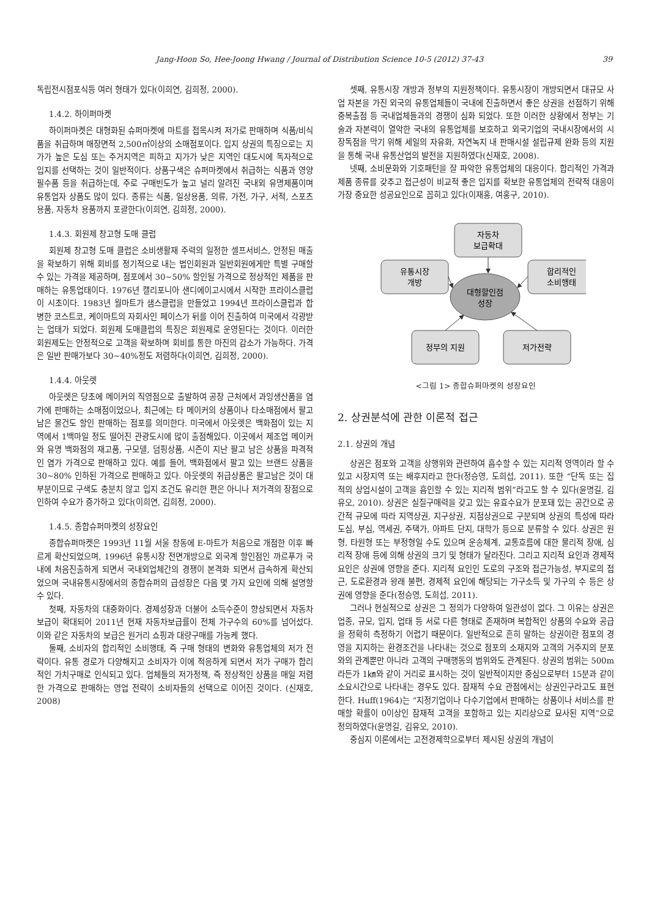Jang-Hoon So, Hee-Joong Hwang / Journal of Distribution Science 10-5 (2012) 37-43 39
독립전시점포식등 여러 형태가 있다(이희연, 김희정, 2000).
1.4.2. 하이퍼마켓
하이퍼마켓은 대형화된 슈퍼마켓에 마트를 접목시켜 저가로 판매하며 식품/비식품을 취급하며 매장면적 2,500㎡이상의 소매점포이다. 입지 상권의 특징으로는 지가가 높은 도심 또는 주거지역은 피하고 지가가 낮은 지역인 대도시에 독자적으로 입지를 선택하는 것이 일반적이다. 상품구색은 슈퍼마켓에서 취급하는 식품과 영양필수품 등을 취급하는데, 주로 구매빈도가 높고 널리 알려진 국내외 유명제품이며 유통업자 상품도 많이 있다. 종류는 식품, 일상용품, 의류, 가전, 가구, 서적, 스포츠용품, 자동차 용품까지 포괄한다(이희연, 김희정, 2000).
1.4.3. 회원제 창고형 도매 클럽
회원제 창고형 도매 클럽은 소비생활재 주력의 일정한 셀프서비스, 안정된 매출을 확보하기 위해 회비를 정기적으로 내는 법인회원과 일반회원에게만 특별 구매할 수 있는 가격을 제공하며, 점포에서 30~50% 할인될 가격으로 정상적인 제품을 판매하는 유통업태이다. 1976년 캘리포니아 샌디에이고시에서 시작한 프라이스클럽이 시초이다. 1983년 월마트가 샘스클럽을 만들었고 1994년 프라이스클럽과 합병한 코스트코, 케이마트의 자회사인 페이스가 뒤를 이어 진출하여 미국에서 각광받는 업태가 되었다. 회원제 도매클럽의 특징은 회원제로 운영된다는 것이다. 이러한 회원제도는 안정적으로 고객을 확보하며 회비를 통한 마진의 감소가 가능하다. 가격은 일반 판매가보다 30~40%정도 저렴하다(이희연, 김희정, 2000).
1.4.4. 아웃렛
아웃렛은 당초에 메이커의 직영점으로 출발하여 공장 근처에서 과잉생산품을 염가에 판매하는 소매점이었으나, 최근에는 타 메이커의 상품이나 타소매점에서 팔고 남은 물건도 할인 판매하는 점포를 의미한다. 미국에서 아웃렛은 백화점이 있는 지역에서 1백마일 정도 떨어진 관광도시에 많이 출점해있다. 이곳에서 제조업 메이커와 유명 백화점의 재고품, 구모델, 덤핑상품, 시즌이 지난 팔고 남은 상품을 파격적인 염가 가격으로 판매하고 있다. 예를 들어, 백화점에서 팔고 있는 브랜드 상품을 30~80% 인하된 가격으로 판매하고 있다. 아웃렛의 취급상품은 팔고남은 것이 대부분이므로 구색도 충분치 않고 입지 조건도 유리한 편은 아니나 저가격의 장점으로 인하여 수요가 증가하고 있다(이희연, 김희정, 2000).
1.4.5. 종합슈퍼마켓의 성장요인
종합슈퍼마켓은 1993년 11월 서울 창동에 E-마트가 처음으로 개점한 이후 빠르게 확산되었으며, 1996년 유통시장 전면개방으로 외국계 할인점인 까르푸가 국내에 처음진출하게 되면서 국내외업체간의 경쟁이 본격화 되면서 급속하게 확산되었으며 국내유통시장에서의 종합슈퍼의 급성장은 다음 몇 가지 요인에 의해 설명할 수 있다.
첫째, 자동차의 대중화이다. 경제성장과 더불어 소득수준이 향상되면서 자동차 보급이 확대되어 2011년 현재 자동차보급률이 전체 가구수의 60%를 넘어섰다. 이와 같은 자동차의 보급은 원거리 쇼핑과 대량구매를 가능케 했다.
둘째, 소비자의 합리적인 소비행태, 즉 구매 형태의 변화와 유통업체의 저가 전략이다. 유통 경로가 다양해지고 소비자가 이에 적응하게 되면서 저가 구매가 합리적인 가치구매로 인식되고 있다. 업체들의 저가정책, 즉 정상적인 상품을 매일 저렴한 가격으로 판매하는 영업 전략이 소비자들의 선택으로 이어진 것이다. (신재호, 2008)
셋째, 유통시장 개방과 정부의 지원정책이다. 유통시장이 개방되면서 대규모 사업 자본을 가진 외국의 유통업체들이 국내에 진출하면서 좋은 상권을 선점하기 위해 중복출점 등 국내업체들과의 경쟁이 심화 되었다. 또한 이러한 상황에서 정부는 기술과 자본력이 열악한 국내의 유통업체를 보호하고 외국기업의 국내시장에서의 시장독점을 막기 위해 세일의 자유화, 자연녹지 내 판매시설 설립규제 완화 등의 지원을 통해 국내 유통산업의 발전을 지원하였다(신재호, 2008).
넷째, 소비문화와 기호패턴을 잘 파악한 유통업체의 대응이다. 합리적인 가격과 제품 종류를 갖추고 접근성이 비교적 좋은 입지를 확보한 유통업체의 전략적 대응이 가장 중요한 성공요인으로 꼽히고 있다(이재홍, 여홍구, 2010).
자동차
보급확대
유통시장
개방
합리적인
소비행태
대형할인점
성장
정부의 지원
저가전략
<그림 1> 종합슈퍼마켓의 성장요인
2. 상권분석에 관한 이론적 접근
2.1. 상권의 개념
상권은 점포와 고객을 상행위와 관련하여 흡수할 수 있는 지리적 영역이라 할 수 있고 시장지역 또는 배후지라고 한다(정승영, 도희섭, 2011). 또한 “단독 또는 집적의 상업시설이 고객을 흡인할 수 있는 지리적 범위”라고도 할 수 있다(윤명길, 김유오, 2010). 상권은 실질구매력을 갖고 있는 유효수요가 분포돼 있는 공간으로 공간적 규모에 따라 지역상권, 지구상권, 지점상권으로 구분되며 상권의 특성에 따라 도심, 부심, 역세권, 주택가, 아파트 단지, 대학가 등으로 분류할 수 있다. 상권은 원형, 타원형 또는 부정형일 수도 있으며 운송체계, 교통흐름에 대한 물리적 장애, 심리적 장애 등에 의해 상권의 크기 및 형태가 달라진다. 그리고 지리적 요인과 경제적 요인은 상권에 영향을 준다. 지리적 요인인 도로의 구조와 접근가능성, 부지로의 접근, 도로환경과 왕래 불편, 경제적 요인에 해당되는 가구소득 및 가구의 수 등은 상권에 영향을 준다(정승영, 도희섭, 2011).
그러나 현실적으로 상권은 그 정의가 다양하여 일관성이 없다. 그 이유는 상권은 업종, 규모, 입지, 업태 등 서로 다른 형태로 존재하며 복합적인 상품의 수요와 공급을 정확히 측정하기 어렵기 때문이다. 일반적으로 흔히 말하는 상권이란 점포의 경영을 지지하는 환경조건을 나타내는 것으로 점포의 소재지와 고객의 거주지의 분포와의 관계뿐만 아니라 고객의 구매행동의 범위와도 관계된다. 상권의 범위는 500m라든가 1㎞와 같이 거리로 표시하는 것이 일반적이지만 중심으로부터 15분과 같이 소요시간으로 나타내는 경우도 있다. 잠재적 수요 관점에서는 상권인구라고도 표현한다. Huff(1964)는 “지정기업이나 다수기업에서 판매하는 상품이나 서비스를 판매할 확률이 0이상인 잠재적 고객을 포함하고 있는 지리상으로 묘사된 지역”으로 정의하였다(윤명길, 김유오, 2010).
중심지 이론에서는 고전경제학으로부터 제시된 상권의 개념이